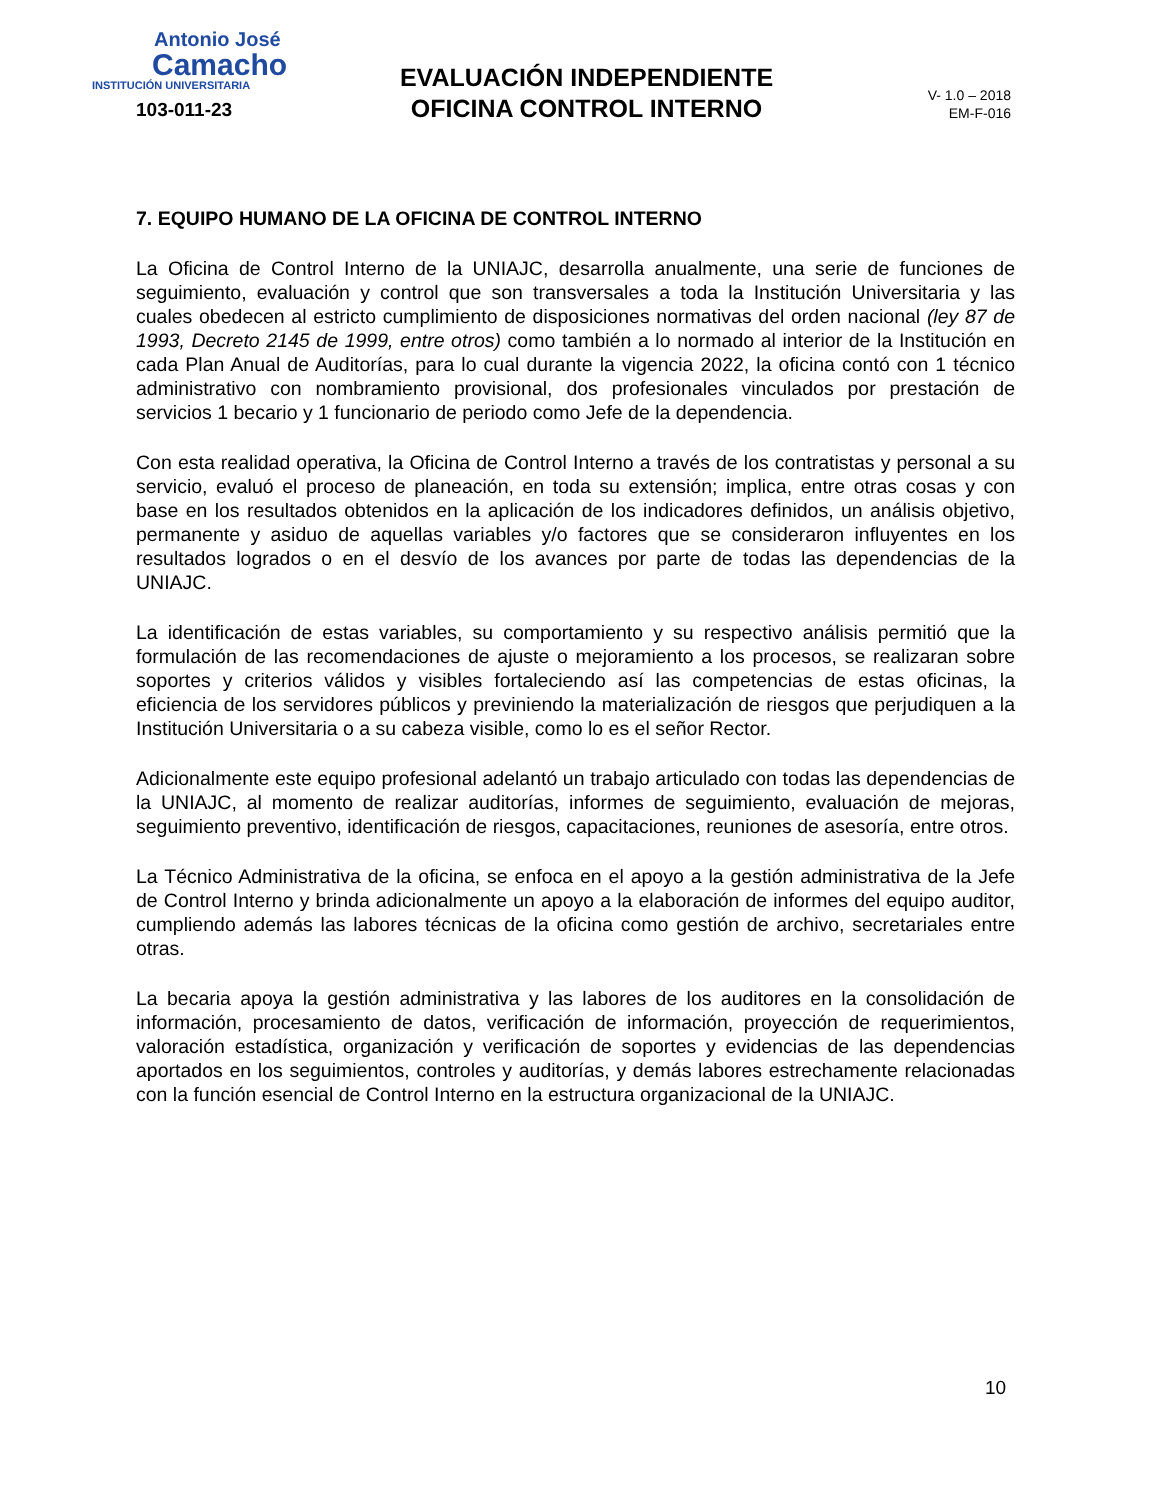Antonio José
Camacho
INSTITUCIÓN UNIVERSITARIA
103-011-23
EVALUACIÓN INDEPENDIENTE
OFICINA CONTROL INTERNO
V- 1.0 – 2018
EM-F-016
7. EQUIPO HUMANO DE LA OFICINA DE CONTROL INTERNO
La Oficina de Control Interno de la UNIAJC, desarrolla anualmente, una serie de funciones de seguimiento, evaluación y control que son transversales a toda la Institución Universitaria y las cuales obedecen al estricto cumplimiento de disposiciones normativas del orden nacional (ley 87 de 1993, Decreto 2145 de 1999, entre otros) como también a lo normado al interior de la Institución en cada Plan Anual de Auditorías, para lo cual durante la vigencia 2022, la oficina contó con 1 técnico administrativo con nombramiento provisional, dos profesionales vinculados por prestación de servicios 1 becario y 1 funcionario de periodo como Jefe de la dependencia.
Con esta realidad operativa, la Oficina de Control Interno a través de los contratistas y personal a su servicio, evaluó el proceso de planeación, en toda su extensión; implica, entre otras cosas y con base en los resultados obtenidos en la aplicación de los indicadores definidos, un análisis objetivo, permanente y asiduo de aquellas variables y/o factores que se consideraron influyentes en los resultados logrados o en el desvío de los avances por parte de todas las dependencias de la UNIAJC.
La identificación de estas variables, su comportamiento y su respectivo análisis permitió que la formulación de las recomendaciones de ajuste o mejoramiento a los procesos, se realizaran sobre soportes y criterios válidos y visibles fortaleciendo así las competencias de estas oficinas, la eficiencia de los servidores públicos y previniendo la materialización de riesgos que perjudiquen a la Institución Universitaria o a su cabeza visible, como lo es el señor Rector.
Adicionalmente este equipo profesional adelantó un trabajo articulado con todas las dependencias de la UNIAJC, al momento de realizar auditorías, informes de seguimiento, evaluación de mejoras, seguimiento preventivo, identificación de riesgos, capacitaciones, reuniones de asesoría, entre otros.
La Técnico Administrativa de la oficina, se enfoca en el apoyo a la gestión administrativa de la Jefe de Control Interno y brinda adicionalmente un apoyo a la elaboración de informes del equipo auditor, cumpliendo además las labores técnicas de la oficina como gestión de archivo, secretariales entre otras.
La becaria apoya la gestión administrativa y las labores de los auditores en la consolidación de información, procesamiento de datos, verificación de información, proyección de requerimientos, valoración estadística, organización y verificación de soportes y evidencias de las dependencias aportados en los seguimientos, controles y auditorías, y demás labores estrechamente relacionadas con la función esencial de Control Interno en la estructura organizacional de la UNIAJC.
10